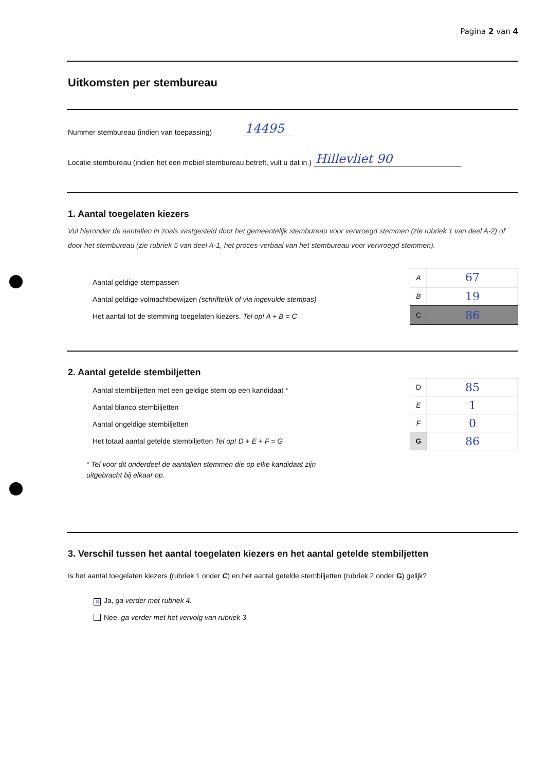Pagina 2 van 4
Uitkomsten per stembureau
Nummer stembureau (indien van toepassing) 14495
Locatie stembureau (indien het een mobiel stembureau betreft, vult u dat in.) Hillevliet 90
1. Aantal toegelaten kiezers
Vul hieronder de aantallen in zoals vastgesteld door het gemeentelijk stembureau voor vervroegd stemmen (zie rubriek 1 van deel A-2) of door het stembureau (zie rubriek 5 van deel A-1, het proces-verbaal van het stembureau voor vervroegd stemmen).
Aantal geldige stempassen
Aantal geldige volmachtbewijzen (schriftelijk of via ingevulde stempas)
Het aantal tot de stemming toegelaten kiezers. Tel op! A + B = C
| A | 67 |
| B | 19 |
| C | 86 |
2. Aantal getelde stembiljetten
Aantal stembiljetten met een geldige stem op een kandidaat *
Aantal blanco stembiljetten
Aantal ongeldige stembiljetten
Het totaal aantal getelde stembiljetten Tel op! D + E + F = G
* Tel voor dit onderdeel de aantallen stemmen die op elke kandidaat zijn
uitgebracht bij elkaar op.
| D | 85 |
| E | 1 |
| F | 0 |
| G | 86 |
3. Verschil tussen het aantal toegelaten kiezers en het aantal getelde stembiljetten
Is het aantal toegelaten kiezers (rubriek 1 onder C) en het aantal getelde stembiljetten (rubriek 2 onder G) gelijk?
✕ Ja, ga verder met rubriek 4.
Nee, ga verder met het vervolg van rubriek 3.